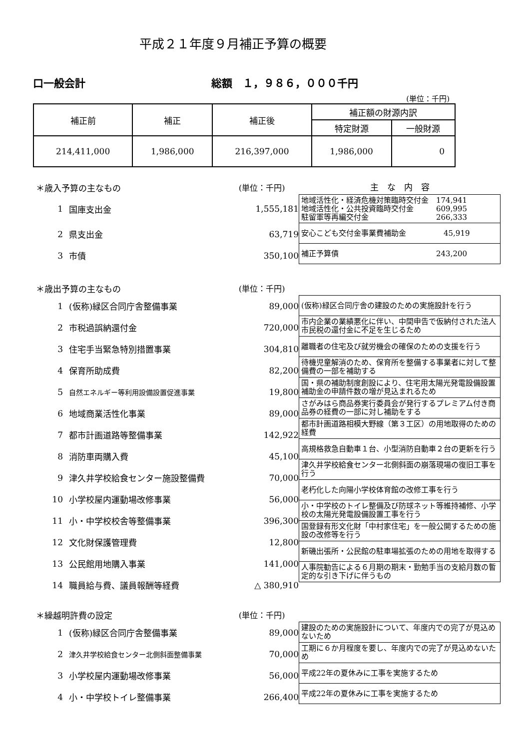平成２１年度９月補正予算の概要
口一般会計 総額　１，９８６，０００千円
(単位：千円)
| 補正前 | 補正 | 補正後 | 補正額の財源内訳 | |
| --- | --- | --- | --- | --- |
| | | | 特定財源 | 一般財源 |
| 214,411,000 | 1,986,000 | 216,397,000 | 1,986,000 | 0 |
＊歳入予算の主なもの (単位：千円)
1 国庫支出金 1,555,181
2 県支出金 63,719
3 市債 350,100
主　な　内　容
| 地域活性化・経済危機対策臨時交付金 174,941 地域活性化・公共投資臨時交付金 609,995 駐留軍等再編交付金 266,333 |
| 安心こども交付金事業費補助金 45,919 |
| 補正予算債 243,200 |
＊歳出予算の主なもの (単位：千円)
1 (仮称)緑区合同庁舎整備事業 89,000
2 市税過誤納還付金 720,000
3 住宅手当緊急特別措置事業 304,810
4 保育所助成費 82,200
5 自然エネルギー等利用設備設置促進事業 19,800
6 地域商業活性化事業 89,000
7 都市計画道路等整備事業 142,922
8 消防車両購入費 45,100
9 津久井学校給食センター施設整備費 70,000
10 小学校屋内運動場改修事業 56,000
11 小・中学校校舎等整備事業 396,300
12 文化財保護管理費 12,800
13 公民館用地購入事業 141,000
14 職員給与費、議員報酬等経費 △ 380,910
| (仮称)緑区合同庁舎の建設のための実施設計を行う |
| 市内企業の業績悪化に伴い、中間申告で仮納付された法人市民税の還付金に不足を生じるため |
| 離職者の住宅及び就労機会の確保のための支援を行う |
| 待機児童解消のため、保育所を整備する事業者に対して整備費の一部を補助する |
| 国・県の補助制度創設により、住宅用太陽光発電設備設置補助金の申請件数の増が見込まれるため |
| さがみはら商品券実行委員会が発行するプレミアム付き商品券の経費の一部に対し補助をする |
| 都市計画道路相模大野線（第３工区）の用地取得のための経費 |
| 高規格救急自動車１台、小型消防自動車２台の更新を行う |
| 津久井学校給食センター北側斜面の崩落現場の復旧工事を行う |
| 老朽化した向陽小学校体育館の改修工事を行う |
| 小・中学校のトイレ整備及び防球ネット等維持補修、小学校の太陽光発電設備設置工事を行う |
| 国登録有形文化財「中村家住宅」を一般公開するための施設の改修等を行う |
| 新磯出張所・公民館の駐車場拡張のための用地を取得する |
| 人事院勧告による６月期の期末・勤勉手当の支給月数の暫定的な引き下げに伴うもの |
＊繰越明許費の設定 (単位：千円)
1 (仮称)緑区合同庁舎整備事業 89,000
2 津久井学校給食センター北側斜面整備事業 70,000
3 小学校屋内運動場改修事業 56,000
4 小・中学校トイレ整備事業 266,400
| 建設のための実施設計について、年度内での完了が見込めないため |
| 工期に６か月程度を要し、年度内での完了が見込めないため |
| 平成22年の夏休みに工事を実施するため |
| 平成22年の夏休みに工事を実施するため |